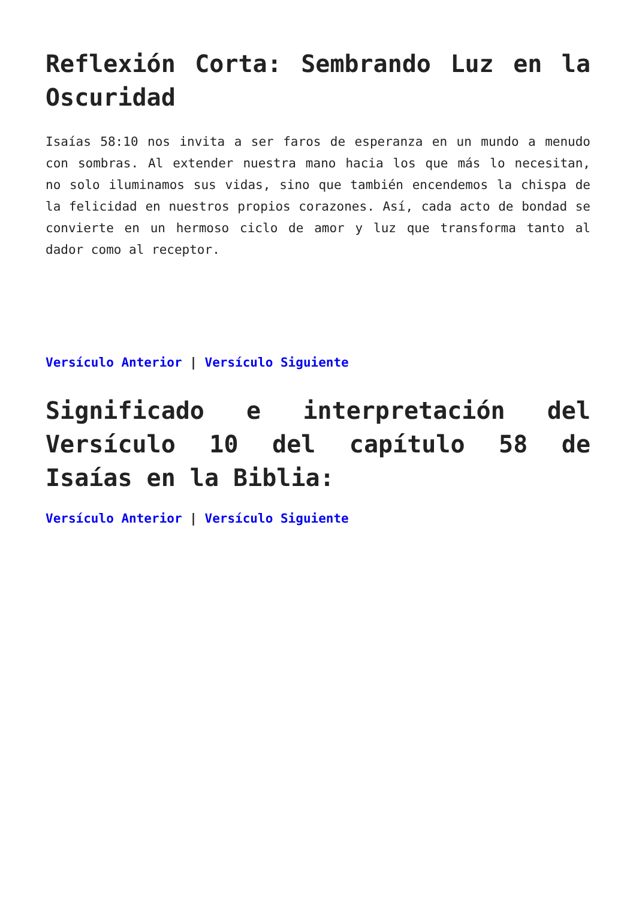Reflexión Corta: Sembrando Luz en la Oscuridad
Isaías 58:10 nos invita a ser faros de esperanza en un mundo a menudo con sombras. Al extender nuestra mano hacia los que más lo necesitan, no solo iluminamos sus vidas, sino que también encendemos la chispa de la felicidad en nuestros propios corazones. Así, cada acto de bondad se convierte en un hermoso ciclo de amor y luz que transforma tanto al dador como al receptor.
Versículo Anterior | Versículo Siguiente
Significado e interpretación del Versículo 10 del capítulo 58 de Isaías en la Biblia:
Versículo Anterior | Versículo Siguiente